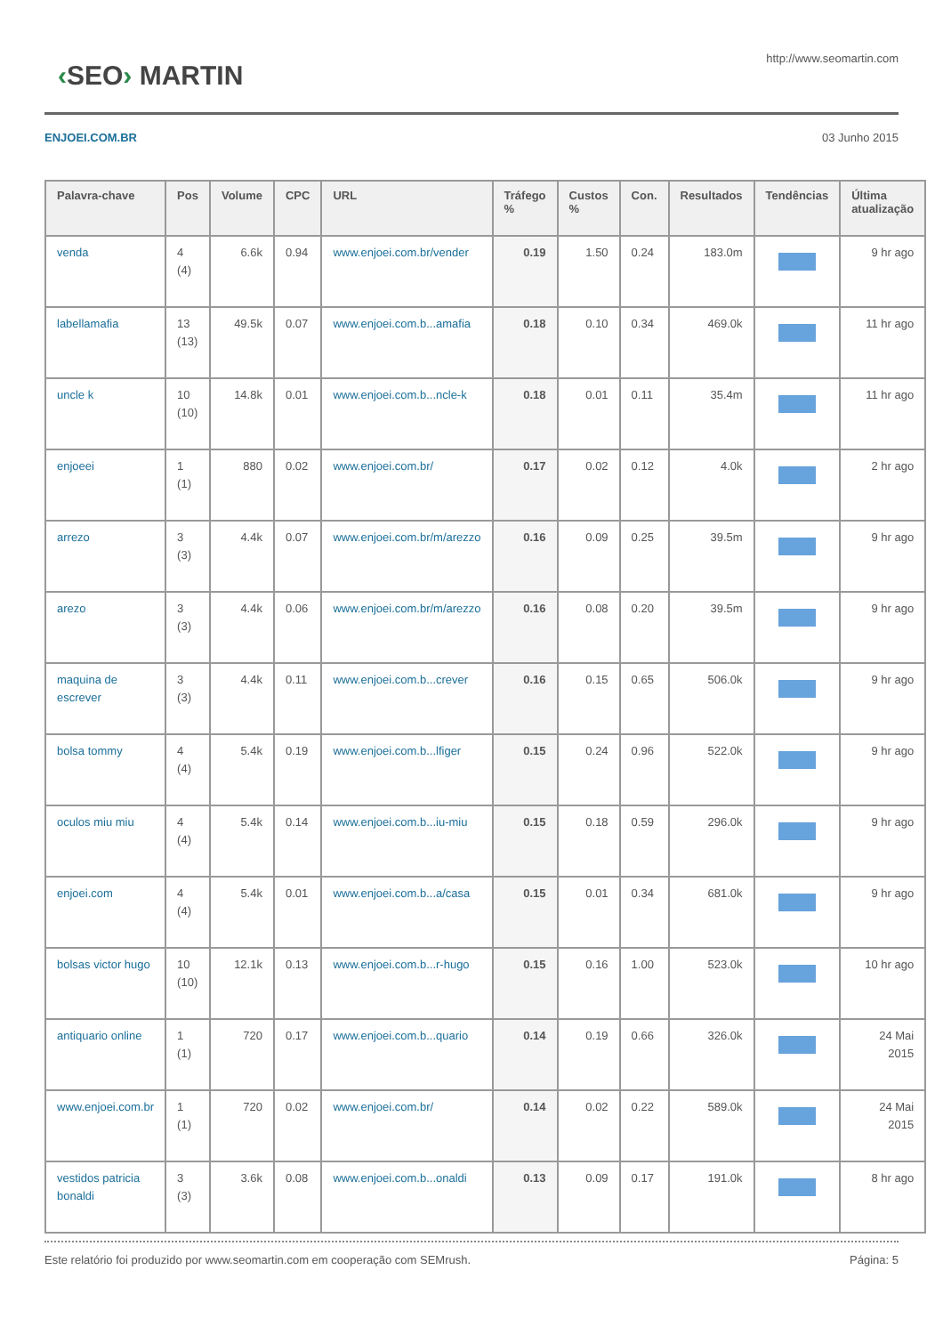‹SEO› MARTIN
http://www.seomartin.com
ENJOEI.COM.BR 03 Junho 2015
| Palavra-chave | Pos | Volume | CPC | URL | Tráfego % | Custos % | Con. | Resultados | Tendências | Última atualização |
| --- | --- | --- | --- | --- | --- | --- | --- | --- | --- | --- |
| venda | 4 (4) | 6.6k | 0.94 | www.enjoei.com.br/vender | 0.19 | 1.50 | 0.24 | 183.0m | | 9 hr ago |
| labellamafia | 13 (13) | 49.5k | 0.07 | www.enjoei.com.b...amafia | 0.18 | 0.10 | 0.34 | 469.0k | | 11 hr ago |
| uncle k | 10 (10) | 14.8k | 0.01 | www.enjoei.com.b...ncle-k | 0.18 | 0.01 | 0.11 | 35.4m | | 11 hr ago |
| enjoeei | 1 (1) | 880 | 0.02 | www.enjoei.com.br/ | 0.17 | 0.02 | 0.12 | 4.0k | | 2 hr ago |
| arrezo | 3 (3) | 4.4k | 0.07 | www.enjoei.com.br/m/arezzo | 0.16 | 0.09 | 0.25 | 39.5m | | 9 hr ago |
| arezo | 3 (3) | 4.4k | 0.06 | www.enjoei.com.br/m/arezzo | 0.16 | 0.08 | 0.20 | 39.5m | | 9 hr ago |
| maquina de escrever | 3 (3) | 4.4k | 0.11 | www.enjoei.com.b...crever | 0.16 | 0.15 | 0.65 | 506.0k | | 9 hr ago |
| bolsa tommy | 4 (4) | 5.4k | 0.19 | www.enjoei.com.b...lfiger | 0.15 | 0.24 | 0.96 | 522.0k | | 9 hr ago |
| oculos miu miu | 4 (4) | 5.4k | 0.14 | www.enjoei.com.b...iu-miu | 0.15 | 0.18 | 0.59 | 296.0k | | 9 hr ago |
| enjoei.com | 4 (4) | 5.4k | 0.01 | www.enjoei.com.b...a/casa | 0.15 | 0.01 | 0.34 | 681.0k | | 9 hr ago |
| bolsas victor hugo | 10 (10) | 12.1k | 0.13 | www.enjoei.com.b...r-hugo | 0.15 | 0.16 | 1.00 | 523.0k | | 10 hr ago |
| antiquario online | 1 (1) | 720 | 0.17 | www.enjoei.com.b...quario | 0.14 | 0.19 | 0.66 | 326.0k | | 24 Mai 2015 |
| www.enjoei.com.br | 1 (1) | 720 | 0.02 | www.enjoei.com.br/ | 0.14 | 0.02 | 0.22 | 589.0k | | 24 Mai 2015 |
| vestidos patricia bonaldi | 3 (3) | 3.6k | 0.08 | www.enjoei.com.b...onaldi | 0.13 | 0.09 | 0.17 | 191.0k | | 8 hr ago |
Este relatório foi produzido por www.seomartin.com em cooperação com SEMrush. Página: 5